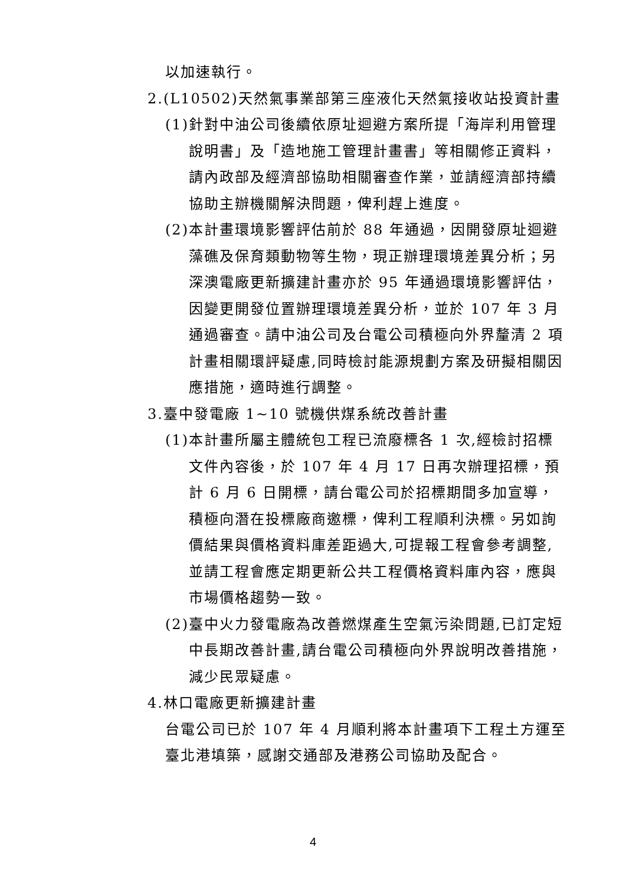以加速執行。
2.(L10502)天然氣事業部第三座液化天然氣接收站投資計畫
(1)針對中油公司後續依原址迴避方案所提「海岸利用管理說明書」及「造地施工管理計畫書」等相關修正資料，請內政部及經濟部協助相關審查作業，並請經濟部持續協助主辦機關解決問題，俾利趕上進度。
(2)本計畫環境影響評估前於 88 年通過，因開發原址迴避藻礁及保育類動物等生物，現正辦理環境差異分析；另深澳電廠更新擴建計畫亦於 95 年通過環境影響評估，因變更開發位置辦理環境差異分析，並於 107 年 3 月通過審查。請中油公司及台電公司積極向外界釐清 2 項計畫相關環評疑慮,同時檢討能源規劃方案及研擬相關因應措施，適時進行調整。
3.臺中發電廠 1~10 號機供煤系統改善計畫
(1)本計畫所屬主體統包工程已流廢標各 1 次,經檢討招標文件內容後，於 107 年 4 月 17 日再次辦理招標，預計 6 月 6 日開標，請台電公司於招標期間多加宣導，積極向潛在投標廠商邀標，俾利工程順利決標。另如詢價結果與價格資料庫差距過大,可提報工程會參考調整,並請工程會應定期更新公共工程價格資料庫內容，應與市場價格趨勢一致。
(2)臺中火力發電廠為改善燃煤產生空氣污染問題,已訂定短中長期改善計畫,請台電公司積極向外界說明改善措施，減少民眾疑慮。
4.林口電廠更新擴建計畫
台電公司已於 107 年 4 月順利將本計畫項下工程土方運至臺北港填築，感謝交通部及港務公司協助及配合。
4